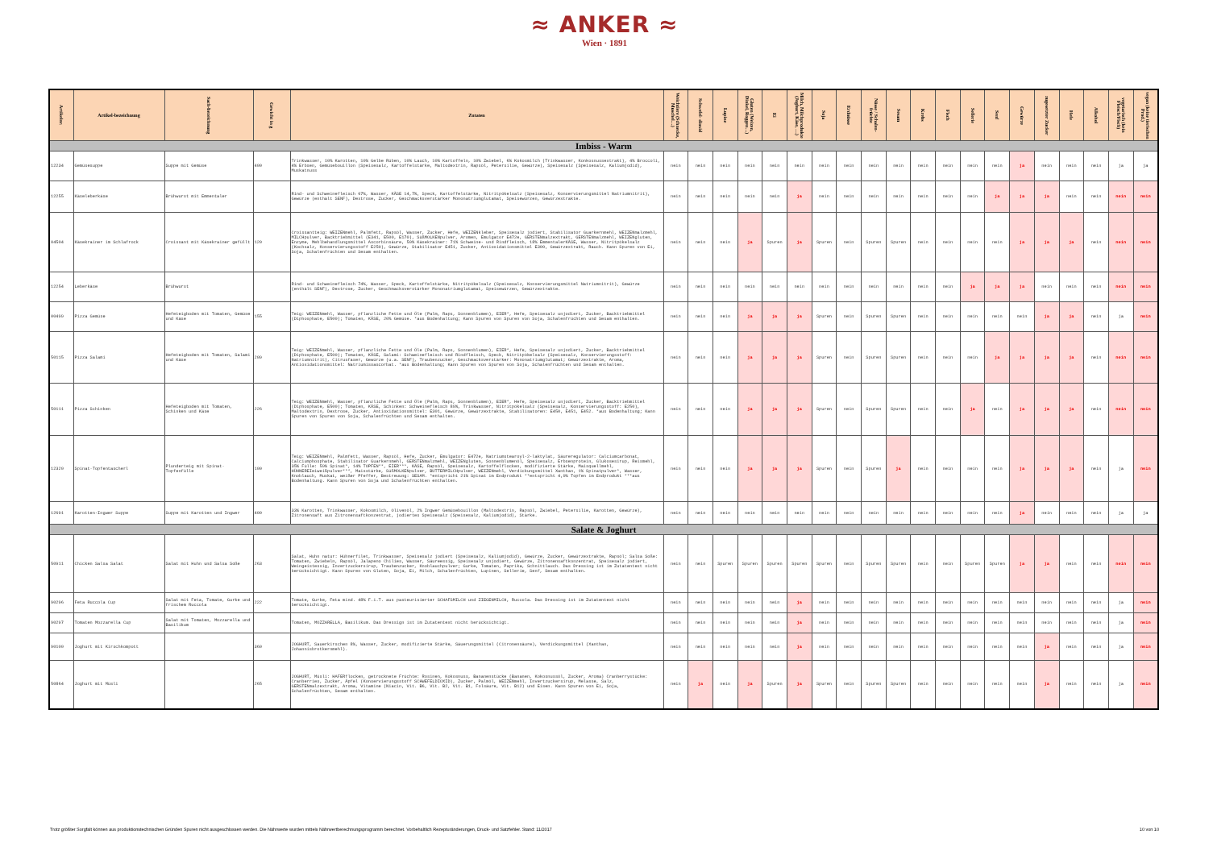≈ ANKER ≈
Wien · 1891
| Artikelnr. | Artikel-bezeichnung | Sach-bezeichnung | Gewicht in g | Zutaten | Weichtiere (Schnecke, Muschel…) | Schwefel- dioxid | Lupine | Gluten (Weizen, Dinkel, Roggen…) | Ei | Milch, Milchprodukte (Joghurt, Käse, …) | Soja | Erdnüsse | Nüsse / Schalen-früchte | Sesam | Krebs | Fisch | Sellerie | Senf | Gewürze | zugesetzter Zucker | Hefe | Alkohol | vegetarisch (kein Fleisch/Fisch) | vegan (keine tierischen Prod.) |
| --- | --- | --- | --- | --- | --- | --- | --- | --- | --- | --- | --- | --- | --- | --- | --- | --- | --- | --- | --- | --- | --- | --- | --- | --- |
| Imbiss - Warm | | | | | | | | | | | | | | | | | | | | | | | | |
| 12234 | Gemüsesuppe | Suppe mit Gemüse | 400 | Trinkwasser, 10% Karotten, 10% Gelbe Rüben, 10% Lauch, 10% Kartoffeln, 10% Zwiebel, 6% Kokosmilch (Trinkwasser, Konkosnussextrakt), 4% Broccoli, 4% Erbsen, Gemüsebouillon (Speisesalz, Kartoffelstärke, Maltodextrin, Rapsöl, Petersilie, Gewürze), Speisesalz (Speisesalz, Kaliumjodid), Muskatnuss | nein | nein | nein | nein | nein | nein | nein | nein | nein | nein | nein | nein | nein | nein | ja | nein | nein | nein | ja | ja |
| 12255 | Käseleberkäse | Brühwurst mit Emmentaler | | Rind- und Schweinefleisch 67%, Wasser, KÄSE 14,7%, Speck, Kartoffelstärke, Nitritpökelsalz (Speisesalz, Konservierungsmittel Natriumnitrit), Gewürze (enthält SENF), Dextrose, Zucker, Geschmacksverstärker Mononatriumglutamat, Speisewürzen, Gewürzextrakte. | nein | nein | nein | nein | nein | ja | nein | nein | nein | nein | nein | nein | nein | ja | ja | ja | nein | nein | nein | nein |
| 04504 | Käsekrainer im Schlafrock | Croissant mit Käsekrainer gefüllt | 120 | Croissantteig: WEIZENmehl, Palmfett, Rapsöl, Wasser, Zucker, Hefe, WEIZENkleber, Speisesalz jodiert, Stabilisator Guarkernmehl, WEIZENmalzmehl, MILCHpulver, Backtriebmittel (E341, E500, E170), SüßMOLKENpulver, Aromen, Emulgator E472e, GERSTENmalzextrakt, GERSTENmalzmehl, WEIZENgluten, Enzyme, Mehlbehandlungsmittel Ascorbinsäure, 50% Käsekrainer: 71% Schweine- und Rindfleisch, 18% EmmentalerKÄSE, Wasser, Nitritpökelsalz (Kochsalz, Konservierungsstoff E250), Gewürze, Stabilisator E451, Zucker, Antioxidationsmittel E300, Gewürzextrakt, Rauch. Kann Spuren von Ei, Soja, Schalenfrüchten und Sesam enthalten. | nein | nein | nein | ja | Spuren | ja | Spuren | nein | Spuren | Spuren | nein | nein | nein | nein | ja | ja | ja | nein | nein | nein |
| 12254 | Leberkäse | Brühwurst | | Rind- und Schweinefleisch 74%, Wasser, Speck, Kartoffelstärke, Nitritpökelsalz (Speisesalz, Konservierungsmittel Natriumnitrit), Gewürze (enthält SENF), Dextrose, Zucker, Geschmacksverstärker Mononatriumglutamat, Speisewürzen, Gewürzextrakte. | nein | nein | nein | nein | nein | nein | nein | nein | nein | nein | nein | nein | ja | ja | ja | nein | nein | nein | nein | nein |
| 00499 | Pizza Gemüse | Hefeteigboden mit Tomaten, Gemüse und Käse | 155 | Teig: WEIZENmehl, Wasser, pflanzliche Fette und Öle (Palm, Raps, Sonnenblumen), EIER*, Hefe, Speisesalz unjodiert, Zucker, Backtriebmittel (Diphosphate, E500); Tomaten, KÄSE, 20% Gemüse. *aus Bodenhaltung; Kann Spuren von Spuren von Soja, Schalenfrüchten und Sesam enthalten. | nein | nein | nein | ja | ja | ja | Spuren | nein | Spuren | Spuren | nein | nein | nein | nein | nein | ja | ja | nein | ja | nein |
| 50115 | Pizza Salami | Hefeteigboden mit Tomaten, Salami und Käse | 209 | Teig: WEIZENmehl, Wasser, pflanzliche Fette und Öle (Palm, Raps, Sonnenblumen), EIER*, Hefe, Speisesalz unjodiert, Zucker, Backtriebmittel (Diphosphate, E500); Tomaten, KÄSE, Salami: Schweinefleisch und Rindfleisch, Speck, Nitritpökelsalz (Speisesalz, Konservierungsstoff: Natriumnitrit), Citrusfaser, Gewürze (u.a. SENF), Traubenzucker, Geschmacksverstärker: Mononatriumglutamat; Gewürzextrakte, Aroma, Antioxidationsmittel: Natriumisoascorbat. *aus Bodenhaltung; Kann Spuren von Spuren von Soja, Schalenfrüchten und Sesam enthalten. | nein | nein | nein | ja | ja | ja | Spuren | nein | Spuren | Spuren | nein | nein | nein | ja | ja | ja | ja | nein | nein | nein |
| 50111 | Pizza Schinken | Hefeteigboden mit Tomaten, Schinken und Käse | 226 | Teig: WEIZENmehl, Wasser, pflanzliche Fette und Öle (Palm, Raps, Sonnenblumen), EIER*, Hefe, Speisesalz unjodiert, Zucker, Backtriebmittel (Diphosphate, E500); Tomaten, KÄSE, Schinken: Schweinefleisch 89%, Trinkwasser, Nitritpökelsalz (Speisesalz, Konservierungsstoff: E250), Maltodextrin, Dextrose, Zucker, Antioxidationsmittel: E301, Gewürze, Gewürzextrakte, Stabilisatoren: E450, E451, E452. *aus Bodenhaltung; Kann Spuren von Spuren von Soja, Schalenfrüchten und Sesam enthalten. | nein | nein | nein | ja | ja | ja | Spuren | nein | Spuren | Spuren | nein | nein | ja | nein | ja | ja | ja | nein | nein | nein |
| 12320 | Spinat-Topfentascherl | Plunderteig mit Spinat-Topfenfülle | 100 | Teig: WEIZENmehl, Palmfett, Wasser, Rapsöl, Hefe, Zucker, Emulgator: E472e, Natriumstearoyl-2-laktylat, Säureregulator: Calciumcarbonat, Calciumphosphate, Stabilisator Guarkernmehl, GERSTENmalzmehl, WEIZENgluten, Sonnenblumenöl, Speisesalz, Erbsenprotein, Glukosesirup, Reismehl, 35% Fülle: 59% Spinat*, 14% TOPFEN**, EIER***, KÄSE, Rapsöl, Speisesalz, Kartoffelflocken, modifizierte Stärke, Maisquellmehl, HÜHNEREIeiweißpulver***, Maisstärke, SüßMOLKENpulver, BUTTERMILCHpulver, WEIZENmehl, Verdickungsmittel Xanthan, 1% Spinatpulver*, Wasser, Knoblauch, Muskat, weißer Pfeffer, Bestreuung: SESAM. *entspricht 21% Spinat im Endprodukt **entspricht 4,9% Topfen im Endprodukt ***aus Bodenhaltung. Kann Spuren von Soja und Schalenfrüchten enthalten. | nein | nein | nein | ja | ja | ja | Spuren | nein | Spuren | ja | nein | nein | nein | nein | ja | ja | ja | nein | ja | nein |
| 12691 | Karotten-Ingwer Suppe | Suppe mit Karotten und Ingwer | 400 | 33% Karotten, Trinkwasser, Kokosmilch, Olivenöl, 2% Ingwer Gemüsebouillon (Maltodextrin, Rapsöl, Zwiebel, Petersilie, Karotten, Gewürze), Zitronensaft aus Zitronensaftkonzentrat, jodiertes Speisesalz (Speisesalz, Kaliumjodid), Stärke. | nein | nein | nein | nein | nein | nein | nein | nein | nein | nein | nein | nein | nein | nein | ja | nein | nein | nein | ja | ja |
| Salate & Joghurt | | | | | | | | | | | | | | | | | | | | | | | | |
| 50911 | Chicken Salsa Salat | Salat mit Huhn und Salsa Soße | 263 | Salat, Huhn natur: Hühnerfilet, Trinkwasser, Speisesalz jodiert (Speisesalz, Kaliumjodid), Gewürze, Zucker, Gewürzextrakte, Rapsöl; Salsa Soße: Tomaten, Zwiebeln, Rapsöl, Jalapeno Chilies, Wasser, Säureessig, Speisesalz unjodiert, Gewürze, Zitronensaftkonzentrat, Speisesalz jodiert, Weingeistessig, Invertzuckersirup, Traubenzucker, Knoblauchpulver; Gurke, Tomaten, Paprika, Schnittlauch. Das Dressing ist im Zutatentext nicht berücksichtigt. Kann Spuren von Gluten, Soja, Ei, Milch, Schalenfrüchten, Lupinen, Sellerie, Senf, Sesam enthalten. | nein | nein | Spuren | Spuren | Spuren | Spuren | Spuren | nein | Spuren | Spuren | nein | nein | Spuren | Spuren | ja | ja | nein | nein | nein | nein |
| 90296 | Feta Ruccola Cup | Salat mit Feta, Tomate, Gurke und frischem Ruccola | 222 | Tomate, Gurke, Feta mind. 48% F.i.T. aus pasteurisierter SCHAFSMILCH und ZIEGENMILCH, Ruccola. Das Dressing ist im Zutatentext nicht berücksichtigt. | nein | nein | nein | nein | nein | ja | nein | nein | nein | nein | nein | nein | nein | nein | nein | nein | nein | nein | ja | nein |
| 90297 | Tomaten Mozzarella Cup | Salat mit Tomaten, Mozzarella und Basilikum | | Tomaten, MOZZARELLA, Basilikum. Das Dressign ist im Zutatentext nicht berücksichtigt. | nein | nein | nein | nein | nein | ja | nein | nein | nein | nein | nein | nein | nein | nein | nein | nein | nein | nein | ja | nein |
| 90100 | Joghurt mit Kirschkompott | | 360 | JOGHURT, Sauerkirschen 8%, Wasser, Zucker, modifizierte Stärke, Säuerungsmittel (Citronensäure), Verdickungsmittel (Xanthan, Johannisbrotkernmehl). | nein | nein | nein | nein | nein | ja | nein | nein | nein | nein | nein | nein | nein | nein | nein | ja | nein | nein | ja | nein |
| 50864 | Joghurt mit Müsli | | 265 | JOGHURT, Müsli: HAFERflocken, getrocknete Früchte: Rosinen, Kokosnuss, Bananenstücke (Bananen, Kokosnussöl, Zucker, Aroma) Cranberrystücke: Cranberries, Zucker, Äpfel (Konservierungsstoff SCHWEFELDIOXID), Zucker, Palmöl, WEIZENmehl, Invertzuckersirup, Melasse, Salz, GERSTENmalzextrakt, Aroma, Vitamine (Niacin, Vit. B6, Vit. B2, Vit. B1, Folsäure, Vit. B12) und Eisen. Kann Spuren von Ei, Soja, Schalenfrüchten, Sesam enthalten. | nein | ja | nein | ja | Spuren | ja | Spuren | nein | Spuren | Spuren | nein | nein | nein | nein | nein | ja | nein | nein | ja | nein |
Trotz größter Sorgfalt können aus produktionstechnischen Gründen Spuren nicht ausgeschlossen werden. Die Nährwerte wurden mittels Nährwertberechnungsprogramm berechnet. Vorbehaltlich Rezepturänderungen, Druck- und Satzfehler. Stand: 11/2017 10 von 10